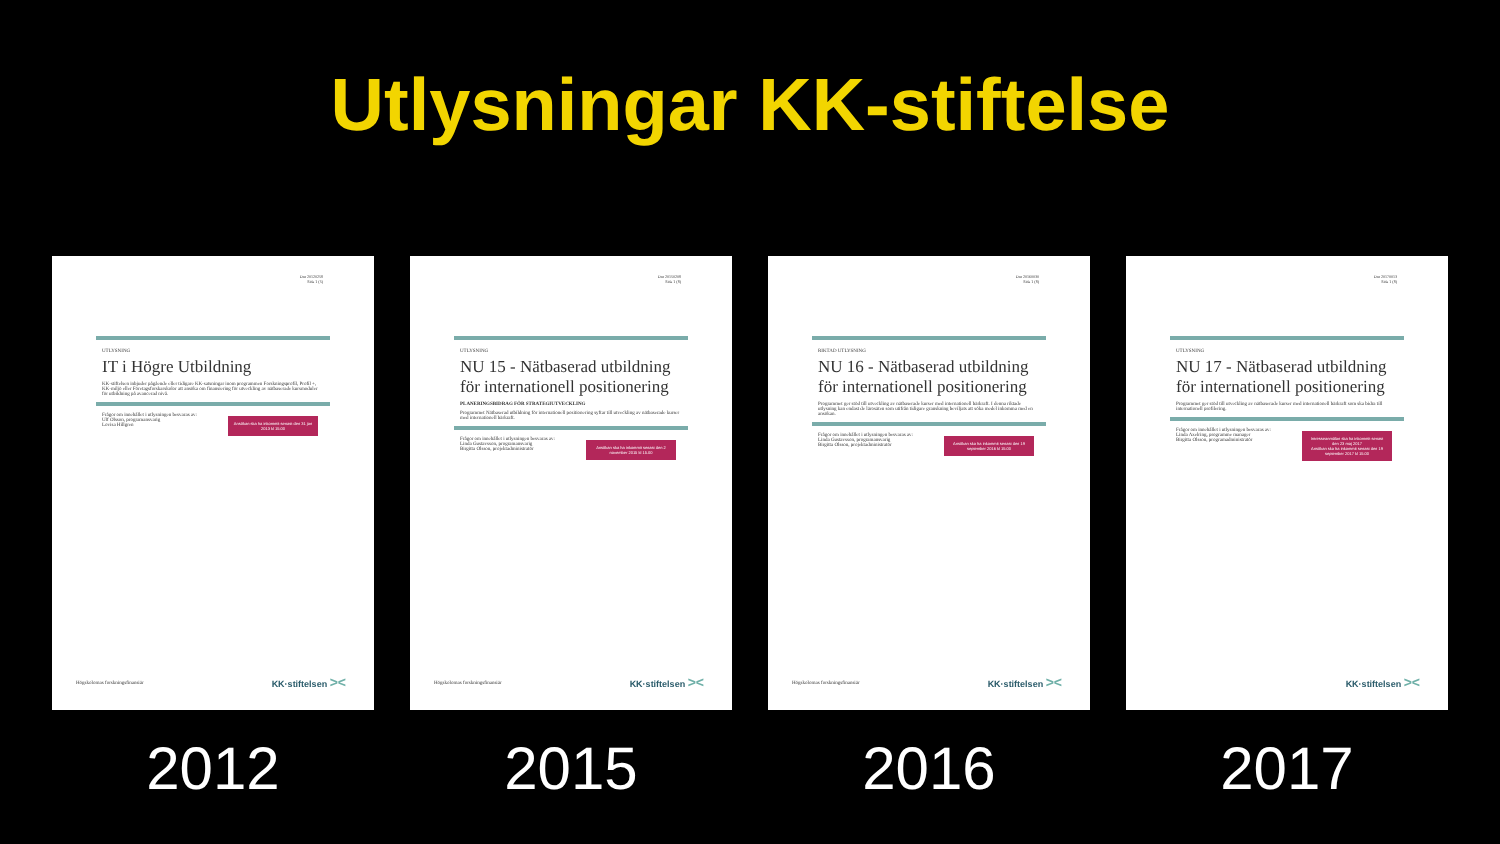Utlysningar KK-stiftelse
Dnr 20120258
Sida 1 (5)
UTLYSNING
IT i Högre Utbildning
KK-stiftelsen inbjuder pågående eller tidigare KK-satsningar inom programmen Forskningsprofil, Profil +, KK-miljö eller Företagsforskarskolor att ansöka om finansiering för utveckling av nätbaserade kursmoduler för utbildning på avancerad nivå.
Ansökan ska ha inkommit senast den 31 jan 2013 kl 15.00
Frågor om innehållet i utlysningen besvaras av:
Ulf Olsson, programansvarig
Lovisa Hillgren
Högskolornas forskningsfinansiär KK·stiftelsen ><
2012
Dnr 20150208
Sida 1 (8)
UTLYSNING
NU 15 - Nätbaserad utbildning för internationell positionering
PLANERINGSBIDRAG FÖR STRATEGIUTVECKLING
Programmet Nätbaserad utbildning för internationell positionering syftar till utveckling av nätbaserade kurser med internationell bärkraft.
Ansökan ska ha inkommit senast den 2 november 2015 kl 15.00
Frågor om innehållet i utlysningen besvaras av:
Linda Gustavsson, programansvarig
Birgitta Olsson, projektadministratör
Högskolornas forskningsfinansiär KK·stiftelsen ><
2015
Dnr 20160030
Sida 1 (8)
RIKTAD UTLYSNING
NU 16 - Nätbaserad utbildning för internationell positionering
Programmet ger stöd till utveckling av nätbaserade kurser med internationell bärkraft. I denna riktade utlysning kan endast de lärosäten som utifrån tidigare granskning beviljats att söka medel inkomma med en ansökan.
Ansökan ska ha inkommit senast den 19 september 2016 kl 15.00
Frågor om innehållet i utlysningen besvaras av:
Linda Gustavsson, programansvarig
Birgitta Olsson, projektadministratör
Högskolornas forskningsfinansiär KK·stiftelsen ><
2016
Dnr 20170013
Sida 1 (8)
UTLYSNING
NU 17 - Nätbaserad utbildning för internationell positionering
Programmet ger stöd till utveckling av nätbaserade kurser med internationell bärkraft som ska bidra till internationell profilering.
Intresseanmälan ska ha inkommit senast den 23 maj 2017
Ansökan ska ha inkommit senast den 19 september 2017 kl 15.00
Frågor om innehållet i utlysningen besvaras av:
Linda Axelring, programme manager
Birgitta Olsson, programadministratör
KK·stiftelsen ><
2017